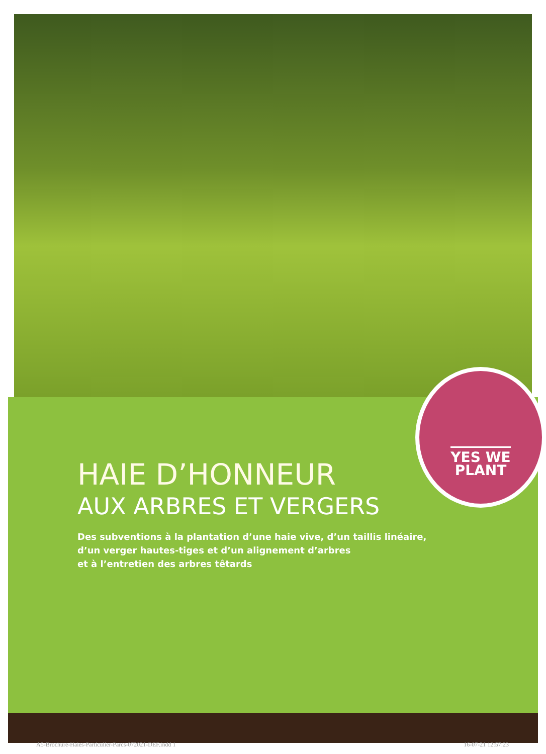YES WE
PLANT
HAIE D’HONNEUR
AUX ARBRES ET VERGERS
Des subventions à la plantation d’une haie vive, d’un taillis linéaire,
d’un verger hautes-tiges et d’un alignement d’arbres
et à l’entretien des arbres têtards
A5-Brochure-Haies-Particulier-Parcs-072021-DEF.indd 1 16-07-21 12:57:23